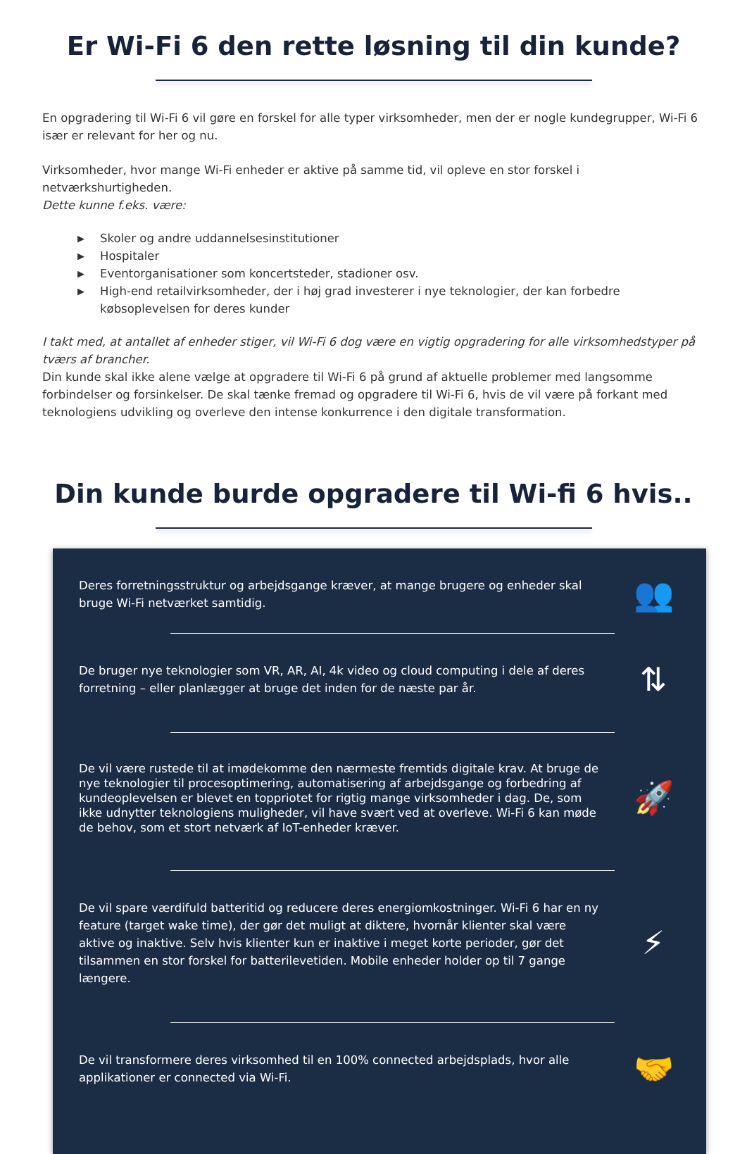Er Wi-Fi 6 den rette løsning til din kunde?
En opgradering til Wi-Fi 6 vil gøre en forskel for alle typer virksomheder, men der er nogle kundegrupper, Wi-Fi 6 især er relevant for her og nu.
Virksomheder, hvor mange Wi-Fi enheder er aktive på samme tid, vil opleve en stor forskel i netværkshurtigheden.
Dette kunne f.eks. være:
▶ Skoler og andre uddannelsesinstitutioner
▶ Hospitaler
▶ Eventorganisationer som koncertsteder, stadioner osv.
▶ High-end retailvirksomheder, der i høj grad investerer i nye teknologier, der kan forbedre købsoplevelsen for deres kunder
I takt med, at antallet af enheder stiger, vil Wi-Fi 6 dog være en vigtig opgradering for alle virksomhedstyper på tværs af brancher.
Din kunde skal ikke alene vælge at opgradere til Wi-Fi 6 på grund af aktuelle problemer med langsomme forbindelser og forsinkelser. De skal tænke fremad og opgradere til Wi-Fi 6, hvis de vil være på forkant med teknologiens udvikling og overleve den intense konkurrence i den digitale transformation.
Din kunde burde opgradere til Wi-fi 6 hvis..
Deres forretningsstruktur og arbejdsgange kræver, at mange brugere og enheder skal bruge Wi-Fi netværket samtidig.
👥
De bruger nye teknologier som VR, AR, AI, 4k video og cloud computing i dele af deres forretning – eller planlægger at bruge det inden for de næste par år.
⇅
De vil være rustede til at imødekomme den nærmeste fremtids digitale krav. At bruge de nye teknologier til procesoptimering, automatisering af arbejdsgange og forbedring af kundeoplevelsen er blevet en toppriotet for rigtig mange virksomheder i dag. De, som ikke udnytter teknologiens muligheder, vil have svært ved at overleve. Wi-Fi 6 kan møde de behov, som et stort netværk af IoT-enheder kræver.
🚀
De vil spare værdifuld batteritid og reducere deres energiomkostninger. Wi-Fi 6 har en ny feature (target wake time), der gør det muligt at diktere, hvornår klienter skal være aktive og inaktive. Selv hvis klienter kun er inaktive i meget korte perioder, gør det tilsammen en stor forskel for batterilevetiden. Mobile enheder holder op til 7 gange længere.
⚡
De vil transformere deres virksomhed til en 100% connected arbejdsplads, hvor alle applikationer er connected via Wi-Fi.
🤝